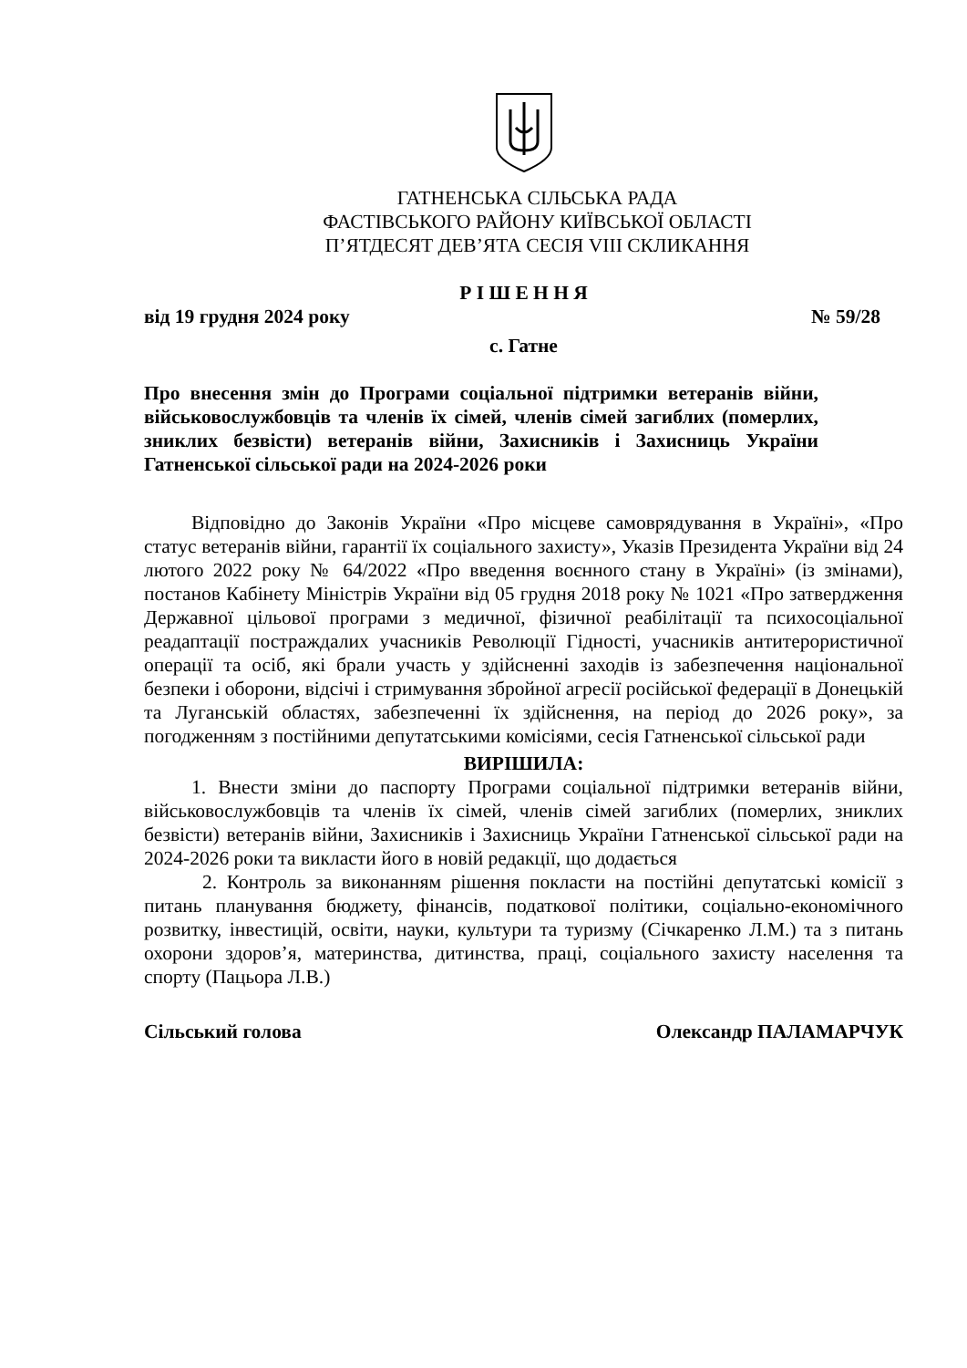ГАТНЕНСЬКА СІЛЬСЬКА РАДА
ФАСТІВСЬКОГО РАЙОНУ КИЇВСЬКОЇ ОБЛАСТІ
П’ЯТДЕСЯТ ДЕВ’ЯТА СЕСІЯ VIII СКЛИКАННЯ
Р І Ш Е Н Н Я
від 19 грудня 2024 року № 59/28
с. Гатне
Про внесення змін до Програми соціальної підтримки ветеранів війни, військовослужбовців та членів їх сімей, членів сімей загиблих (померлих, зниклих безвісти) ветеранів війни, Захисників і Захисниць України Гатненської сільської ради на 2024-2026 роки
Відповідно до Законів України «Про місцеве самоврядування в Україні», «Про статус ветеранів війни, гарантії їх соціального захисту», Указів Президента України від 24 лютого 2022 року № 64/2022 «Про введення воєнного стану в Україні» (із змінами), постанов Кабінету Міністрів України від 05 грудня 2018 року № 1021 «Про затвердження Державної цільової програми з медичної, фізичної реабілітації та психосоціальної реадаптації постраждалих учасників Революції Гідності, учасників антитерористичної операції та осіб, які брали участь у здійсненні заходів із забезпечення національної безпеки і оборони, відсічі і стримування збройної агресії російської федерації в Донецькій та Луганській областях, забезпеченні їх здійснення, на період до 2026 року», за погодженням з постійними депутатськими комісіями, сесія Гатненської сільської ради
ВИРІШИЛА:
1. Внести зміни до паспорту Програми соціальної підтримки ветеранів війни, військовослужбовців та членів їх сімей, членів сімей загиблих (померлих, зниклих безвісти) ветеранів війни, Захисників і Захисниць України Гатненської сільської ради на 2024-2026 роки та викласти його в новій редакції, що додається
2. Контроль за виконанням рішення покласти на постійні депутатські комісії з питань планування бюджету, фінансів, податкової політики, соціально-економічного розвитку, інвестицій, освіти, науки, культури та туризму (Січкаренко Л.М.) та з питань охорони здоров’я, материнства, дитинства, праці, соціального захисту населення та спорту (Пацьора Л.В.)
Сільський голова Олександр ПАЛАМАРЧУК